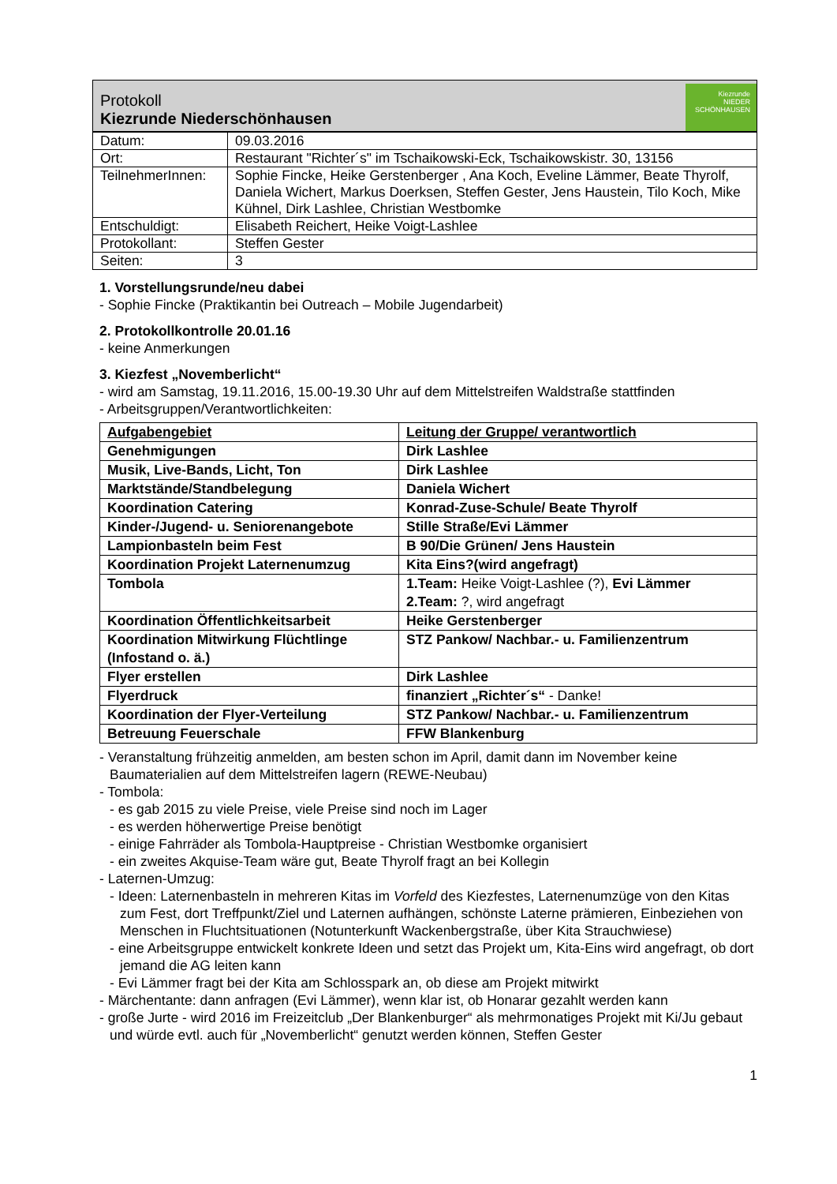Protokoll
Kiezrunde Niederschönhausen
Kiezrunde
NIEDER
SCHÖNHAUSEN
| Datum: | 09.03.2016 |
| Ort: | Restaurant "Richter´s" im Tschaikowski-Eck, Tschaikowskistr. 30, 13156 |
| TeilnehmerInnen: | Sophie Fincke, Heike Gerstenberger , Ana Koch, Eveline Lämmer, Beate Thyrolf, Daniela Wichert, Markus Doerksen, Steffen Gester, Jens Haustein, Tilo Koch, Mike Kühnel, Dirk Lashlee, Christian Westbomke |
| Entschuldigt: | Elisabeth Reichert, Heike Voigt-Lashlee |
| Protokollant: | Steffen Gester |
| Seiten: | 3 |
1. Vorstellungsrunde/neu dabei
- Sophie Fincke (Praktikantin bei Outreach – Mobile Jugendarbeit)
2. Protokollkontrolle 20.01.16
- keine Anmerkungen
3. Kiezfest „Novemberlicht“
- wird am Samstag, 19.11.2016, 15.00-19.30 Uhr auf dem Mittelstreifen Waldstraße stattfinden
- Arbeitsgruppen/Verantwortlichkeiten:
| Aufgabengebiet | Leitung der Gruppe/ verantwortlich |
| Genehmigungen | Dirk Lashlee |
| Musik, Live-Bands, Licht, Ton | Dirk Lashlee |
| Marktstände/Standbelegung | Daniela Wichert |
| Koordination Catering | Konrad-Zuse-Schule/ Beate Thyrolf |
| Kinder-/Jugend- u. Seniorenangebote | Stille Straße/Evi Lämmer |
| Lampionbasteln beim Fest | B 90/Die Grünen/ Jens Haustein |
| Koordination Projekt Laternenumzug | Kita Eins?(wird angefragt) |
| Tombola | 1.Team: Heike Voigt-Lashlee (?), Evi Lämmer 2.Team: ?, wird angefragt |
| Koordination Öffentlichkeitsarbeit | Heike Gerstenberger |
| Koordination Mitwirkung Flüchtlinge (Infostand o. ä.) | STZ Pankow/ Nachbar.- u. Familienzentrum |
| Flyer erstellen | Dirk Lashlee |
| Flyerdruck | finanziert „Richter´s“ - Danke! |
| Koordination der Flyer-Verteilung | STZ Pankow/ Nachbar.- u. Familienzentrum |
| Betreuung Feuerschale | FFW Blankenburg |
- Veranstaltung frühzeitig anmelden, am besten schon im April, damit dann im November keine Baumaterialien auf dem Mittelstreifen lagern (REWE-Neubau)
- Tombola:
- es gab 2015 zu viele Preise, viele Preise sind noch im Lager
- es werden höherwertige Preise benötigt
- einige Fahrräder als Tombola-Hauptpreise - Christian Westbomke organisiert
- ein zweites Akquise-Team wäre gut, Beate Thyrolf fragt an bei Kollegin
- Laternen-Umzug:
- Ideen: Laternenbasteln in mehreren Kitas im Vorfeld des Kiezfestes, Laternenumzüge von den Kitas zum Fest, dort Treffpunkt/Ziel und Laternen aufhängen, schönste Laterne prämieren, Einbeziehen von Menschen in Fluchtsituationen (Notunterkunft Wackenbergstraße, über Kita Strauchwiese)
- eine Arbeitsgruppe entwickelt konkrete Ideen und setzt das Projekt um, Kita-Eins wird angefragt, ob dort jemand die AG leiten kann
- Evi Lämmer fragt bei der Kita am Schlosspark an, ob diese am Projekt mitwirkt
- Märchentante: dann anfragen (Evi Lämmer), wenn klar ist, ob Honarar gezahlt werden kann
- große Jurte - wird 2016 im Freizeitclub „Der Blankenburger“ als mehrmonatiges Projekt mit Ki/Ju gebaut und würde evtl. auch für „Novemberlicht“ genutzt werden können, Steffen Gester
1